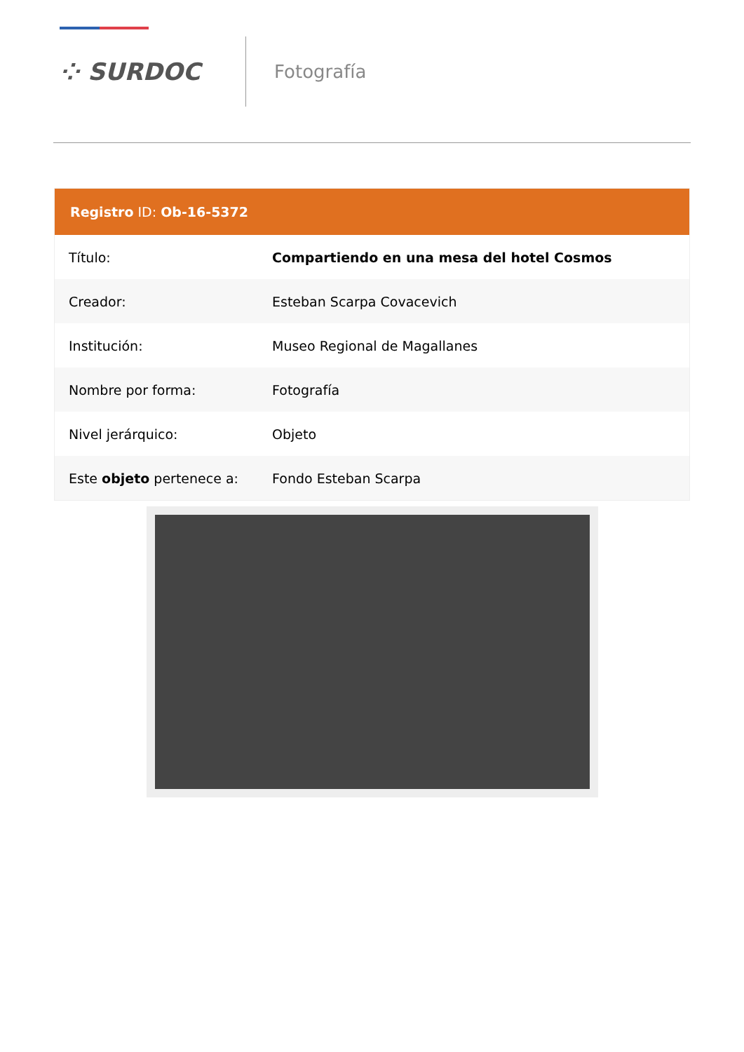⁘ SURDOC
Fotografía
Registro ID: Ob-16-5372
| Título: | Compartiendo en una mesa del hotel Cosmos |
| Creador: | Esteban Scarpa Covacevich |
| Institución: | Museo Regional de Magallanes |
| Nombre por forma: | Fotografía |
| Nivel jerárquico: | Objeto |
| Este objeto pertenece a: | Fondo Esteban Scarpa |